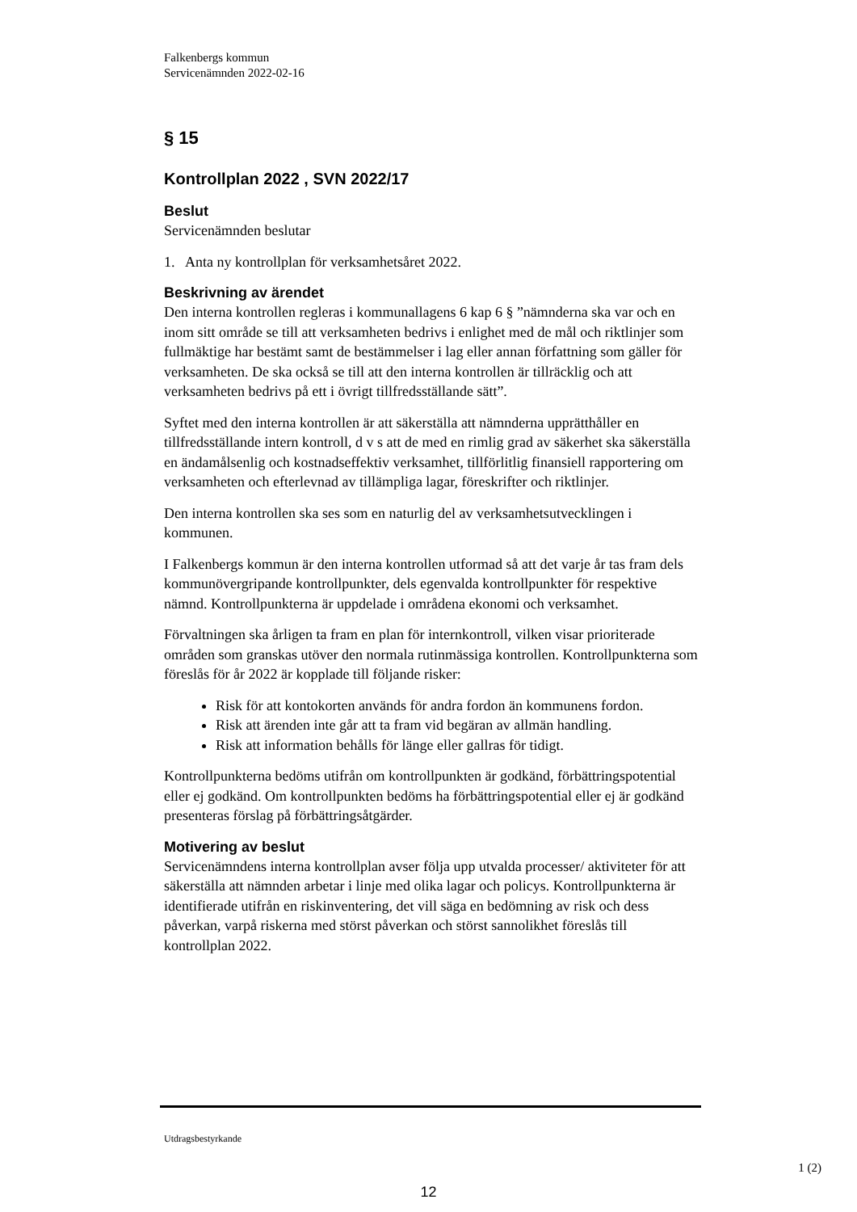Falkenbergs kommun
Servicenämnden 2022-02-16
§ 15
Kontrollplan 2022 , SVN 2022/17
Beslut
Servicenämnden beslutar
1. Anta ny kontrollplan för verksamhetsåret 2022.
Beskrivning av ärendet
Den interna kontrollen regleras i kommunallagens 6 kap 6 § ”nämnderna ska var och en inom sitt område se till att verksamheten bedrivs i enlighet med de mål och riktlinjer som fullmäktige har bestämt samt de bestämmelser i lag eller annan författning som gäller för verksamheten. De ska också se till att den interna kontrollen är tillräcklig och att verksamheten bedrivs på ett i övrigt tillfredsställande sätt”.
Syftet med den interna kontrollen är att säkerställa att nämnderna upprätthåller en tillfredsställande intern kontroll, d v s att de med en rimlig grad av säkerhet ska säkerställa en ändamålsenlig och kostnadseffektiv verksamhet, tillförlitlig finansiell rapportering om verksamheten och efterlevnad av tillämpliga lagar, föreskrifter och riktlinjer.
Den interna kontrollen ska ses som en naturlig del av verksamhetsutvecklingen i kommunen.
I Falkenbergs kommun är den interna kontrollen utformad så att det varje år tas fram dels kommunövergripande kontrollpunkter, dels egenvalda kontrollpunkter för respektive nämnd. Kontrollpunkterna är uppdelade i områdena ekonomi och verksamhet.
Förvaltningen ska årligen ta fram en plan för internkontroll, vilken visar prioriterade områden som granskas utöver den normala rutinmässiga kontrollen. Kontrollpunkterna som föreslås för år 2022 är kopplade till följande risker:
Risk för att kontokorten används för andra fordon än kommunens fordon.
Risk att ärenden inte går att ta fram vid begäran av allmän handling.
Risk att information behålls för länge eller gallras för tidigt.
Kontrollpunkterna bedöms utifrån om kontrollpunkten är godkänd, förbättringspotential eller ej godkänd. Om kontrollpunkten bedöms ha förbättringspotential eller ej är godkänd presenteras förslag på förbättringsåtgärder.
Motivering av beslut
Servicenämndens interna kontrollplan avser följa upp utvalda processer/ aktiviteter för att säkerställa att nämnden arbetar i linje med olika lagar och policys. Kontrollpunkterna är identifierade utifrån en riskinventering, det vill säga en bedömning av risk och dess påverkan, varpå riskerna med störst påverkan och störst sannolikhet föreslås till kontrollplan 2022.
Utdragsbestyrkande
1 (2)
12